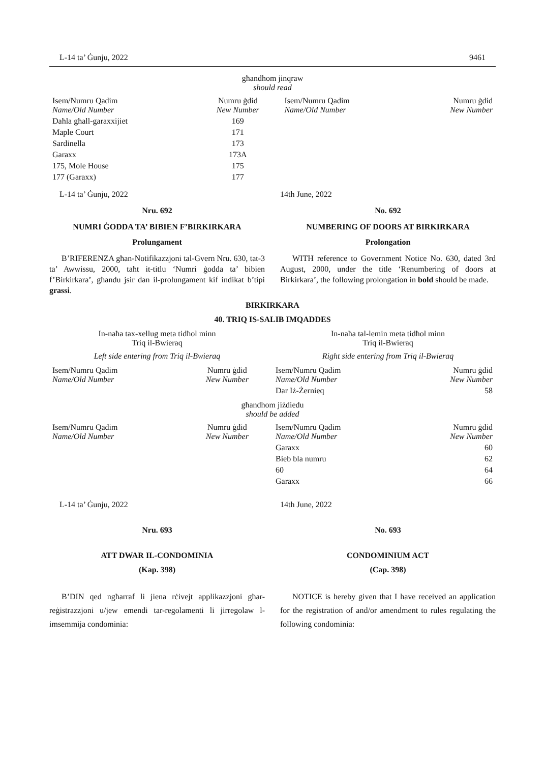L-14 ta’ Ġunju, 2022 9461
għandhom jinqraw
should read
| Isem/Numru Qadim Name/Old Number | Numru ġdid New Number | Isem/Numru Qadim Name/Old Number | Numru ġdid New Number |
| --- | --- | --- | --- |
| Daħla għall-garaxxijiet | 169 | | |
| Maple Court | 171 | | |
| Sardinella | 173 | | |
| Garaxx | 173A | | |
| 175, Mole House | 175 | | |
| 177 (Garaxx) | 177 | | |
L-14 ta’ Ġunju, 2022
Nru. 692
NUMRI ĠODDA TA’ BIBIEN F’BIRKIRKARA
Prolungament
B’RIFERENZA għan-Notifikazzjoni tal-Gvern Nru. 630, tat-3 ta’ Awwissu, 2000, taħt it-titlu ‘Numri ġodda ta’ bibien f’Birkirkara’, għandu jsir dan il-prolungament kif indikat b’tipi grassi.
14th June, 2022
No. 692
NUMBERING OF DOORS AT BIRKIRKARA
Prolongation
WITH reference to Government Notice No. 630, dated 3rd August, 2000, under the title ‘Renumbering of doors at Birkirkara’, the following prolongation in bold should be made.
BIRKIRKARA
40. TRIQ IS-SALIB IMQADDES
In-naħa tax-xellug meta tidħol minn
Triq il-Bwieraq
Left side entering from Triq il-Bwieraq
In-naħa tal-lemin meta tidħol minn
Triq il-Bwieraq
Right side entering from Triq il-Bwieraq
| Isem/Numru Qadim Name/Old Number | Numru ġdid New Number | Isem/Numru Qadim Name/Old Number | Numru ġdid New Number |
| --- | --- | --- | --- |
| | | Dar Iż-Żernieq | 58 |
għandhom jiżdiedu
should be added
| Isem/Numru Qadim Name/Old Number | Numru ġdid New Number | Isem/Numru Qadim Name/Old Number | Numru ġdid New Number |
| --- | --- | --- | --- |
| | | Garaxx | 60 |
| | | Bieb bla numru | 62 |
| | | 60 | 64 |
| | | Garaxx | 66 |
L-14 ta’ Ġunju, 2022
Nru. 693
ATT DWAR IL-CONDOMINIA
(Kap. 398)
B’DIN qed ngħarraf li jiena rċivejt applikazzjoni għar-reġistrazzjoni u/jew emendi tar-regolamenti li jirregolaw l-imsemmija condominia:
14th June, 2022
No. 693
CONDOMINIUM ACT
(Cap. 398)
NOTICE is hereby given that I have received an application for the registration of and/or amendment to rules regulating the following condominia: